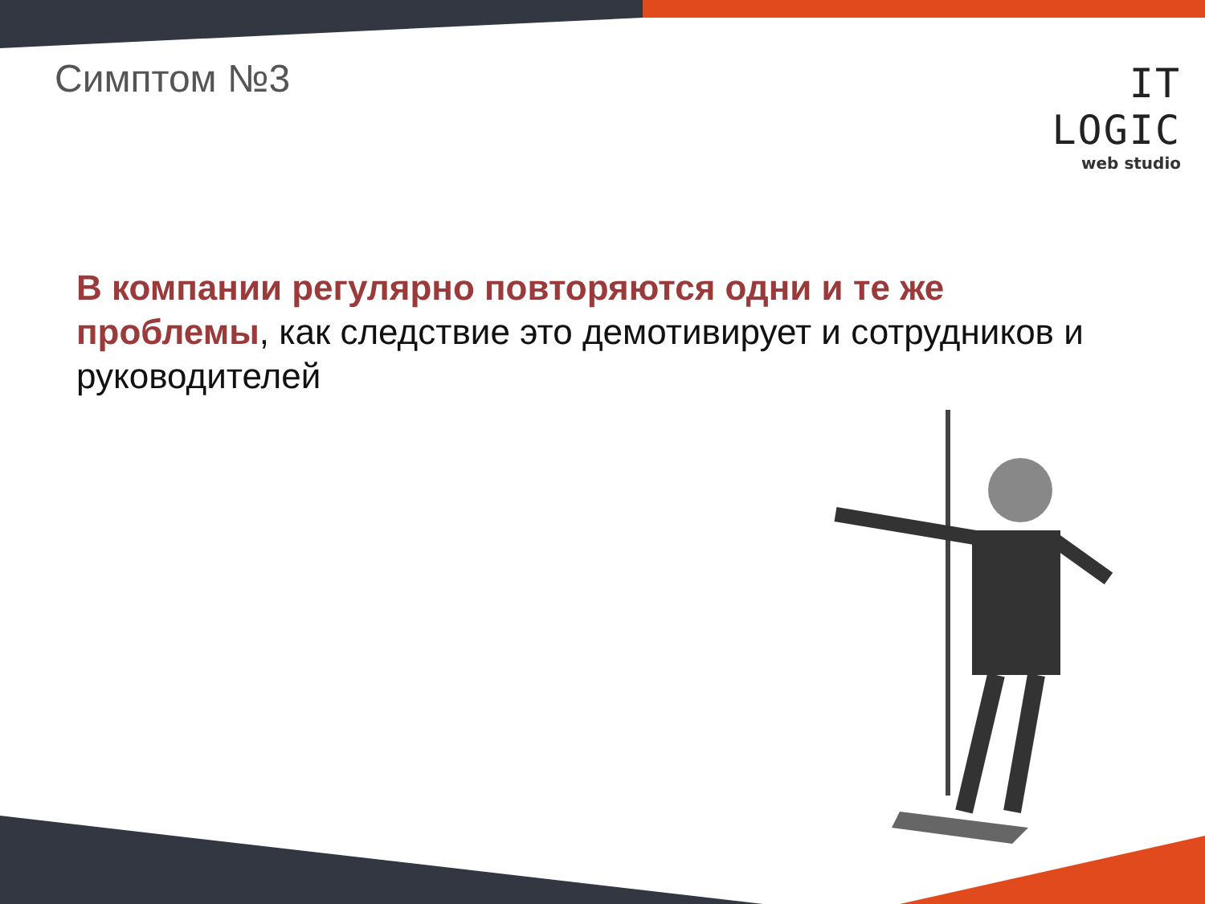Симптом №3
IT LOGIC
web studio
В компании регулярно повторяются одни и те же проблемы, как следствие это демотивирует и сотрудников и руководителей